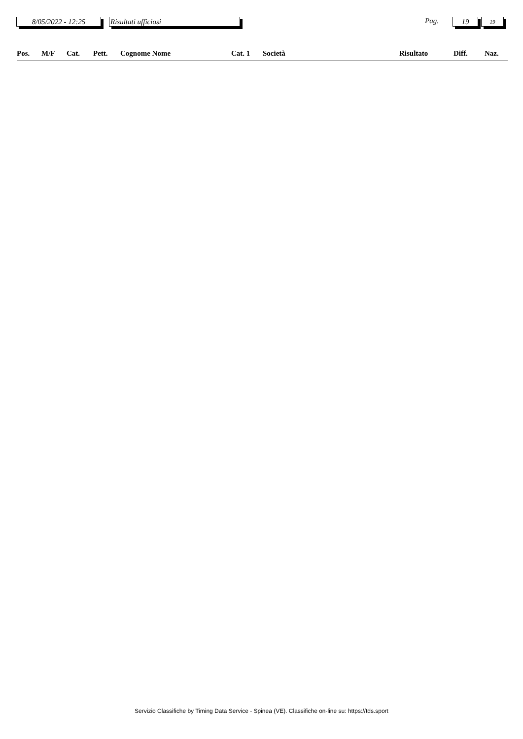8/05/2022 - 12:25 Risultati ufficiosi Pag. 19 19
| Pos. | M/F | Cat. | Pett. | Cognome Nome | Cat. 1 | Società | Risultato | Diff. | Naz. |
| --- | --- | --- | --- | --- | --- | --- | --- | --- | --- |
Servizio Classifiche by Timing Data Service - Spinea (VE). Classifiche on-line su: https://tds.sport